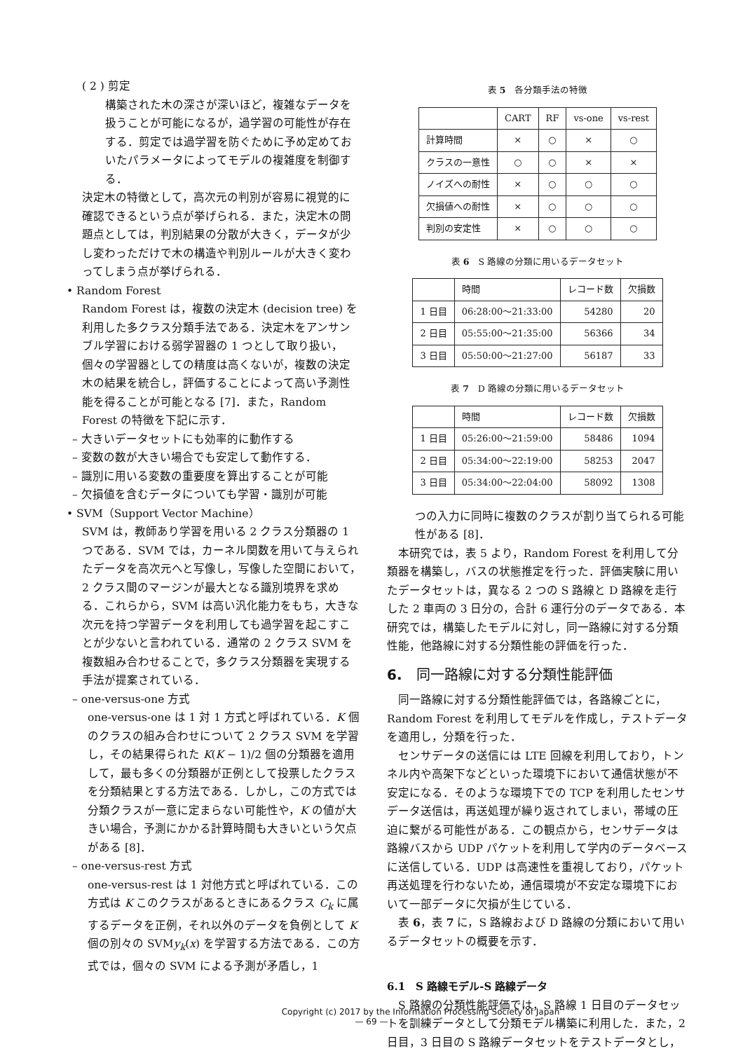( 2 ) 剪定
構築された木の深さが深いほど，複雑なデータを扱うことが可能になるが，過学習の可能性が存在する．剪定では過学習を防ぐために予め定めておいたパラメータによってモデルの複雑度を制御する．
決定木の特徴として，高次元の判別が容易に視覚的に確認できるという点が挙げられる．また，決定木の問題点としては，判別結果の分散が大きく，データが少し変わっただけで木の構造や判別ルールが大きく変わってしまう点が挙げられる．
• Random Forest
Random Forest は，複数の決定木 (decision tree) を利用した多クラス分類手法である．決定木をアンサンブル学習における弱学習器の 1 つとして取り扱い，個々の学習器としての精度は高くないが，複数の決定木の結果を統合し，評価することによって高い予測性能を得ることが可能となる [7]．また，Random Forest の特徴を下記に示す．
– 大きいデータセットにも効率的に動作する
– 変数の数が大きい場合でも安定して動作する．
– 識別に用いる変数の重要度を算出することが可能
– 欠損値を含むデータについても学習・識別が可能
• SVM（Support Vector Machine）
SVM は，教師あり学習を用いる 2 クラス分類器の 1 つである．SVM では，カーネル関数を用いて与えられたデータを高次元へと写像し，写像した空間において，2 クラス間のマージンが最大となる識別境界を求める．これらから，SVM は高い汎化能力をもち，大きな次元を持つ学習データを利用しても過学習を起こすことが少ないと言われている．通常の 2 クラス SVM を複数組み合わせることで，多クラス分類器を実現する手法が提案されている．
– one-versus-one 方式
one-versus-one は 1 対 1 方式と呼ばれている．K 個のクラスの組み合わせについて 2 クラス SVM を学習し，その結果得られた K(K − 1)/2 個の分類器を適用して，最も多くの分類器が正例として投票したクラスを分類結果とする方法である．しかし，この方式では分類クラスが一意に定まらない可能性や，K の値が大きい場合，予測にかかる計算時間も大きいという欠点がある [8]．
– one-versus-rest 方式
one-versus-rest は 1 対他方式と呼ばれている．この方式は K このクラスがあるときにあるクラス C<sub>k</sub> に属するデータを正例，それ以外のデータを負例として K 個の別々の SVMy<sub>k</sub>(x) を学習する方法である．この方式では，個々の SVM による予測が矛盾し，1
表 5　各分類手法の特徴
| | CART | RF | vs-one | vs-rest |
| --- | --- | --- | --- | --- |
| 計算時間 | × | ○ | × | ○ |
| クラスの一意性 | ○ | ○ | × | × |
| ノイズへの耐性 | × | ○ | ○ | ○ |
| 欠損値への耐性 | × | ○ | ○ | ○ |
| 判別の安定性 | × | ○ | ○ | ○ |
表 6　S 路線の分類に用いるデータセット
| | 時間 | レコード数 | 欠損数 |
| --- | --- | --- | --- |
| 1 日目 | 06:28:00〜21:33:00 | 54280 | 20 |
| 2 日目 | 05:55:00〜21:35:00 | 56366 | 34 |
| 3 日目 | 05:50:00〜21:27:00 | 56187 | 33 |
表 7　D 路線の分類に用いるデータセット
| | 時間 | レコード数 | 欠損数 |
| --- | --- | --- | --- |
| 1 日目 | 05:26:00〜21:59:00 | 58486 | 1094 |
| 2 日目 | 05:34:00〜22:19:00 | 58253 | 2047 |
| 3 日目 | 05:34:00〜22:04:00 | 58092 | 1308 |
つの入力に同時に複数のクラスが割り当てられる可能性がある [8]．
　本研究では，表 5 より，Random Forest を利用して分類器を構築し，バスの状態推定を行った．評価実験に用いたデータセットは，異なる 2 つの S 路線と D 路線を走行した 2 車両の 3 日分の，合計 6 運行分のデータである．本研究では，構築したモデルに対し，同一路線に対する分類性能，他路線に対する分類性能の評価を行った．
6.　同一路線に対する分類性能評価
　同一路線に対する分類性能評価では，各路線ごとに，Random Forest を利用してモデルを作成し，テストデータを適用し，分類を行った．
　センサデータの送信には LTE 回線を利用しており，トンネル内や高架下などといった環境下において通信状態が不安定になる．そのような環境下での TCP を利用したセンサデータ送信は，再送処理が繰り返されてしまい，帯域の圧迫に繋がる可能性がある．この観点から，センサデータは路線バスから UDP パケットを利用して学内のデータベースに送信している．UDP は高速性を重視しており，パケット再送処理を行わないため，通信環境が不安定な環境下において一部データに欠損が生じている．
　表 6，表 7 に，S 路線および D 路線の分類において用いるデータセットの概要を示す．
6.1　S 路線モデル-S 路線データ
　S 路線の分類性能評価では，S 路線 1 日目のデータセットを訓練データとして分類モデル構築に利用した．また，2 日目，3 日目の S 路線データセットをテストデータとし，
Copyright (c) 2017 by the Information Processing Society of Japan
— 69 —